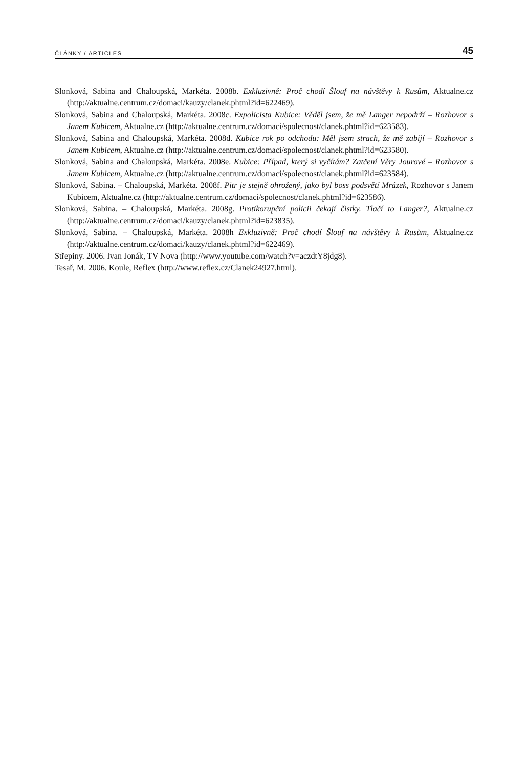ČLÁNKY / ARTICLES 45
Slonková, Sabina and Chaloupská, Markéta. 2008b. Exkluzivně: Proč chodí Šlouf na návštěvy k Rusům, Aktualne.cz (http://aktualne.centrum.cz/domaci/kauzy/clanek.phtml?id=622469).
Slonková, Sabina and Chaloupská, Markéta. 2008c. Expolicista Kubice: Věděl jsem, že mě Langer nepodrží – Rozhovor s Janem Kubicem, Aktualne.cz (http://aktualne.centrum.cz/domaci/spolecnost/clanek.phtml?id=623583).
Slonková, Sabina and Chaloupská, Markéta. 2008d. Kubice rok po odchodu: Měl jsem strach, že mě zabijí – Rozhovor s Janem Kubicem, Aktualne.cz (http://aktualne.centrum.cz/domaci/spolecnost/clanek.phtml?id=623580).
Slonková, Sabina and Chaloupská, Markéta. 2008e. Kubice: Případ, který si vyčítám? Zatčení Věry Jourové – Rozhovor s Janem Kubicem, Aktualne.cz (http://aktualne.centrum.cz/domaci/spolecnost/clanek.phtml?id=623584).
Slonková, Sabina. – Chaloupská, Markéta. 2008f. Pitr je stejně ohrožený, jako byl boss podsvětí Mrázek, Rozhovor s Janem Kubicem, Aktualne.cz (http://aktualne.centrum.cz/domaci/spolecnost/clanek.phtml?id=623586).
Slonková, Sabina. – Chaloupská, Markéta. 2008g. Protikorupční policii čekají čistky. Tlačí to Langer?, Aktualne.cz (http://aktualne.centrum.cz/domaci/kauzy/clanek.phtml?id=623835).
Slonková, Sabina. – Chaloupská, Markéta. 2008h Exkluzivně: Proč chodí Šlouf na návštěvy k Rusům, Aktualne.cz (http://aktualne.centrum.cz/domaci/kauzy/clanek.phtml?id=622469).
Střepiny. 2006. Ivan Jonák, TV Nova (http://www.youtube.com/watch?v=aczdtY8jdg8).
Tesař, M. 2006. Koule, Reflex (http://www.reflex.cz/Clanek24927.html).